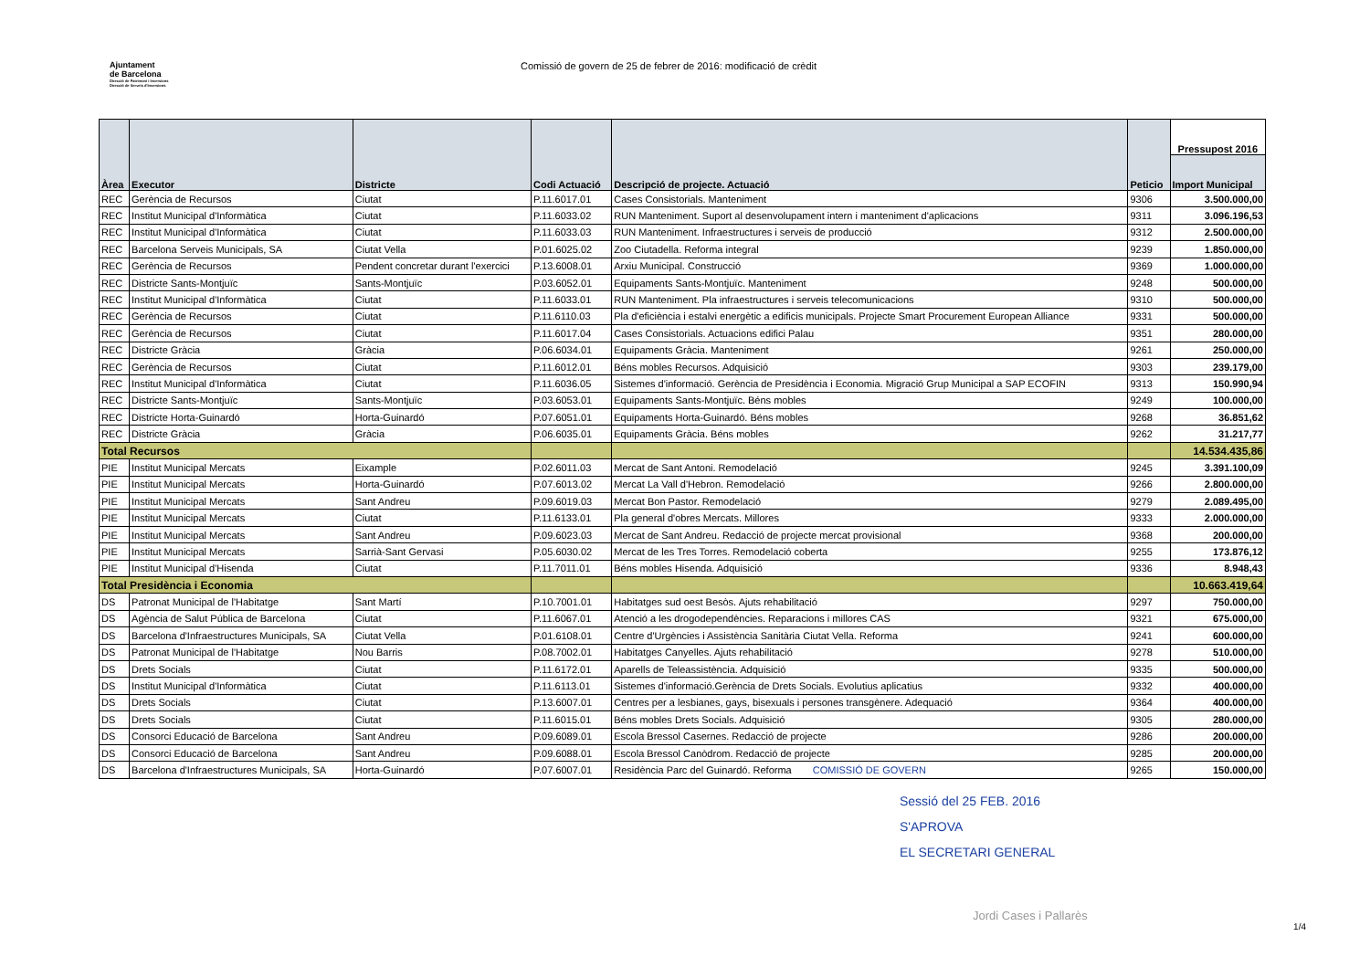Ajuntament
de Barcelona
Direcció de Patrimoni i Inversions
Direcció de Serveis d'Inversions
Comissió de govern de 25 de febrer de 2016: modificació de crèdit
| Àrea | Executor | Districte | Codi Actuació | Descripció de projecte. Actuació | Peticio | Pressupost 2016 |
| --- | --- | --- | --- | --- | --- | --- |
| | | | | | | Import Municipal |
| REC | Gerència de Recursos | Ciutat | P.11.6017.01 | Cases Consistorials. Manteniment | 9306 | 3.500.000,00 |
| REC | Institut Municipal d'Informàtica | Ciutat | P.11.6033.02 | RUN Manteniment. Suport al desenvolupament intern i manteniment d'aplicacions | 9311 | 3.096.196,53 |
| REC | Institut Municipal d'Informàtica | Ciutat | P.11.6033.03 | RUN Manteniment. Infraestructures i serveis de producció | 9312 | 2.500.000,00 |
| REC | Barcelona Serveis Municipals, SA | Ciutat Vella | P.01.6025.02 | Zoo Ciutadella. Reforma integral | 9239 | 1.850.000,00 |
| REC | Gerència de Recursos | Pendent concretar durant l'exercici | P.13.6008.01 | Arxiu Municipal. Construcció | 9369 | 1.000.000,00 |
| REC | Districte Sants-Montjuïc | Sants-Montjuïc | P.03.6052.01 | Equipaments Sants-Montjuïc. Manteniment | 9248 | 500.000,00 |
| REC | Institut Municipal d'Informàtica | Ciutat | P.11.6033.01 | RUN Manteniment. Pla infraestructures i serveis telecomunicacions | 9310 | 500.000,00 |
| REC | Gerència de Recursos | Ciutat | P.11.6110.03 | Pla d'eficiència i estalvi energètic a edificis municipals. Projecte Smart Procurement European Alliance | 9331 | 500.000,00 |
| REC | Gerència de Recursos | Ciutat | P.11.6017.04 | Cases Consistorials. Actuacions edifici Palau | 9351 | 280.000,00 |
| REC | Districte Gràcia | Gràcia | P.06.6034.01 | Equipaments Gràcia. Manteniment | 9261 | 250.000,00 |
| REC | Gerència de Recursos | Ciutat | P.11.6012.01 | Béns mobles Recursos. Adquisició | 9303 | 239.179,00 |
| REC | Institut Municipal d'Informàtica | Ciutat | P.11.6036.05 | Sistemes d'informació. Gerència de Presidència i Economia. Migració Grup Municipal a SAP ECOFIN | 9313 | 150.990,94 |
| REC | Districte Sants-Montjuïc | Sants-Montjuïc | P.03.6053.01 | Equipaments Sants-Montjuïc. Béns mobles | 9249 | 100.000,00 |
| REC | Districte Horta-Guinardó | Horta-Guinardó | P.07.6051.01 | Equipaments Horta-Guinardó. Béns mobles | 9268 | 36.851,62 |
| REC | Districte Gràcia | Gràcia | P.06.6035.01 | Equipaments Gràcia. Béns mobles | 9262 | 31.217,77 |
| Total Recursos | | | | | | 14.534.435,86 |
| PIE | Institut Municipal Mercats | Eixample | P.02.6011.03 | Mercat de Sant Antoni. Remodelació | 9245 | 3.391.100,09 |
| PIE | Institut Municipal Mercats | Horta-Guinardó | P.07.6013.02 | Mercat La Vall d'Hebron. Remodelació | 9266 | 2.800.000,00 |
| PIE | Institut Municipal Mercats | Sant Andreu | P.09.6019.03 | Mercat Bon Pastor. Remodelació | 9279 | 2.089.495,00 |
| PIE | Institut Municipal Mercats | Ciutat | P.11.6133.01 | Pla general d'obres Mercats. Millores | 9333 | 2.000.000,00 |
| PIE | Institut Municipal Mercats | Sant Andreu | P.09.6023.03 | Mercat de Sant Andreu. Redacció de projecte mercat provisional | 9368 | 200.000,00 |
| PIE | Institut Municipal Mercats | Sarrià-Sant Gervasi | P.05.6030.02 | Mercat de les Tres Torres. Remodelació coberta | 9255 | 173.876,12 |
| PIE | Institut Municipal d'Hisenda | Ciutat | P.11.7011.01 | Béns mobles Hisenda. Adquisició | 9336 | 8.948,43 |
| Total Presidència i Economia | | | | | | 10.663.419,64 |
| DS | Patronat Municipal de l'Habitatge | Sant Martí | P.10.7001.01 | Habitatges sud oest Besòs. Ajuts rehabilitació | 9297 | 750.000,00 |
| DS | Agència de Salut Pública de Barcelona | Ciutat | P.11.6067.01 | Atenció a les drogodependències. Reparacions i millores CAS | 9321 | 675.000,00 |
| DS | Barcelona d'Infraestructures Municipals, SA | Ciutat Vella | P.01.6108.01 | Centre d'Urgències i Assistència Sanitària Ciutat Vella. Reforma | 9241 | 600.000,00 |
| DS | Patronat Municipal de l'Habitatge | Nou Barris | P.08.7002.01 | Habitatges Canyelles. Ajuts rehabilitació | 9278 | 510.000,00 |
| DS | Drets Socials | Ciutat | P.11.6172.01 | Aparells de Teleassistència. Adquisició | 9335 | 500.000,00 |
| DS | Institut Municipal d'Informàtica | Ciutat | P.11.6113.01 | Sistemes d'informació.Gerència de Drets Socials. Evolutius aplicatius | 9332 | 400.000,00 |
| DS | Drets Socials | Ciutat | P.13.6007.01 | Centres per a lesbianes, gays, bisexuals i persones transgènere. Adequació | 9364 | 400.000,00 |
| DS | Drets Socials | Ciutat | P.11.6015.01 | Béns mobles Drets Socials. Adquisició | 9305 | 280.000,00 |
| DS | Consorci Educació de Barcelona | Sant Andreu | P.09.6089.01 | Escola Bressol Casernes. Redacció de projecte | 9286 | 200.000,00 |
| DS | Consorci Educació de Barcelona | Sant Andreu | P.09.6088.01 | Escola Bressol Canòdrom. Redacció de projecte | 9285 | 200.000,00 |
| DS | Barcelona d'Infraestructures Municipals, SA | Horta-Guinardó | P.07.6007.01 | Residència Parc del Guinardó. Reforma COMISSIÓ DE GOVERN | 9265 | 150.000,00 |
Sessió del 25 FEB. 2016
S'APROVA
EL SECRETARI GENERAL
Jordi Cases i Pallarès
1/4